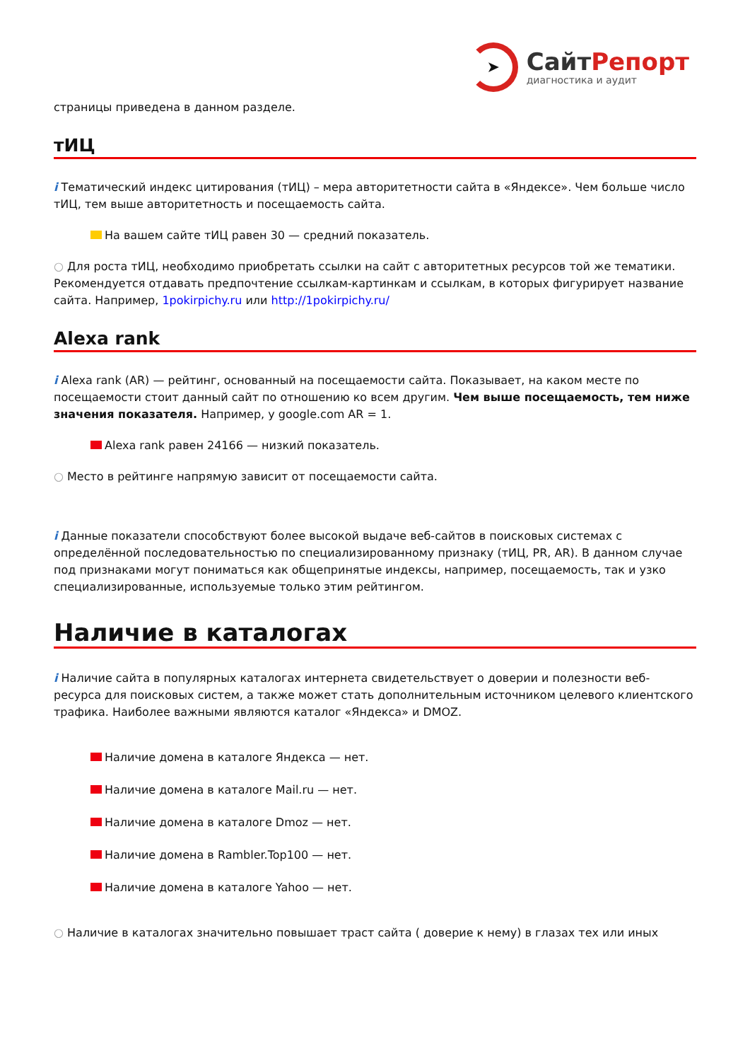➤
СайтРепорт
диагностика и аудит
страницы приведена в данном разделе.
тИЦ
i Тематический индекс цитирования (тИЦ) – мера авторитетности сайта в «Яндексе». Чем больше число тИЦ, тем выше авторитетность и посещаемость сайта.
На вашем сайте тИЦ равен 30 — средний показатель.
○ Для роста тИЦ, необходимо приобретать ссылки на сайт с авторитетных ресурсов той же тематики. Рекомендуется отдавать предпочтение ссылкам-картинкам и ссылкам, в которых фигурирует название сайта. Например, 1pokirpichy.ru или http://1pokirpichy.ru/
Alexa rank
i Alexa rank (AR) — рейтинг, основанный на посещаемости сайта. Показывает, на каком месте по посещаемости стоит данный сайт по отношению ко всем другим. Чем выше посещаемость, тем ниже значения показателя. Например, у google.com AR = 1.
Alexa rank равен 24166 — низкий показатель.
○ Место в рейтинге напрямую зависит от посещаемости сайта.
i Данные показатели способствуют более высокой выдаче веб-сайтов в поисковых системах с определённой последовательностью по специализированному признаку (тИЦ, PR, AR). В данном случае под признаками могут пониматься как общепринятые индексы, например, посещаемость, так и узко специализированные, используемые только этим рейтингом.
Наличие в каталогах
i Наличие сайта в популярных каталогах интернета свидетельствует о доверии и полезности веб-ресурса для поисковых систем, а также может стать дополнительным источником целевого клиентского трафика. Наиболее важными являются каталог «Яндекса» и DMOZ.
Наличие домена в каталоге Яндекса — нет.
Наличие домена в каталоге Mail.ru — нет.
Наличие домена в каталоге Dmoz — нет.
Наличие домена в Rambler.Top100 — нет.
Наличие домена в каталоге Yahoo — нет.
○ Наличие в каталогах значительно повышает траст сайта ( доверие к нему) в глазах тех или иных